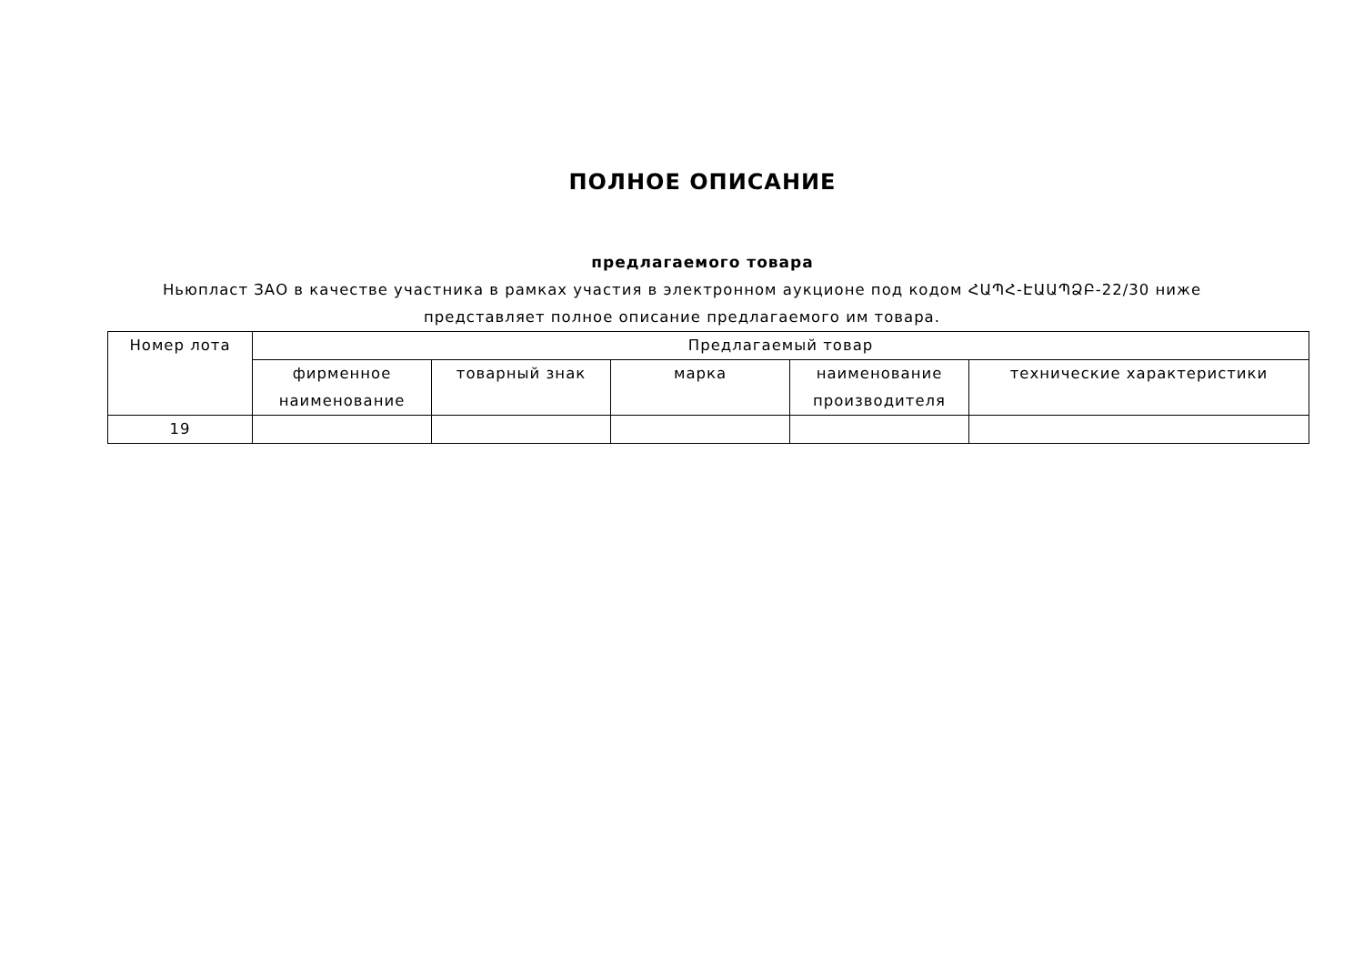ПОЛНОЕ ОПИСАНИЕ
предлагаемого товара
Ньюпласт ЗАО в качестве участника в рамках участия в электронном аукционе под кодом ՀԱՊՀ-ԷԱԱՊՁԲ-22/30 ниже представляет полное описание предлагаемого им товара.
| Номер лота | Предлагаемый товар | | | | |
| --- | --- | --- | --- | --- | --- |
| | фирменное наименование | товарный знак | марка | наименование производителя | технические характеристики |
| 19 | | | | | |